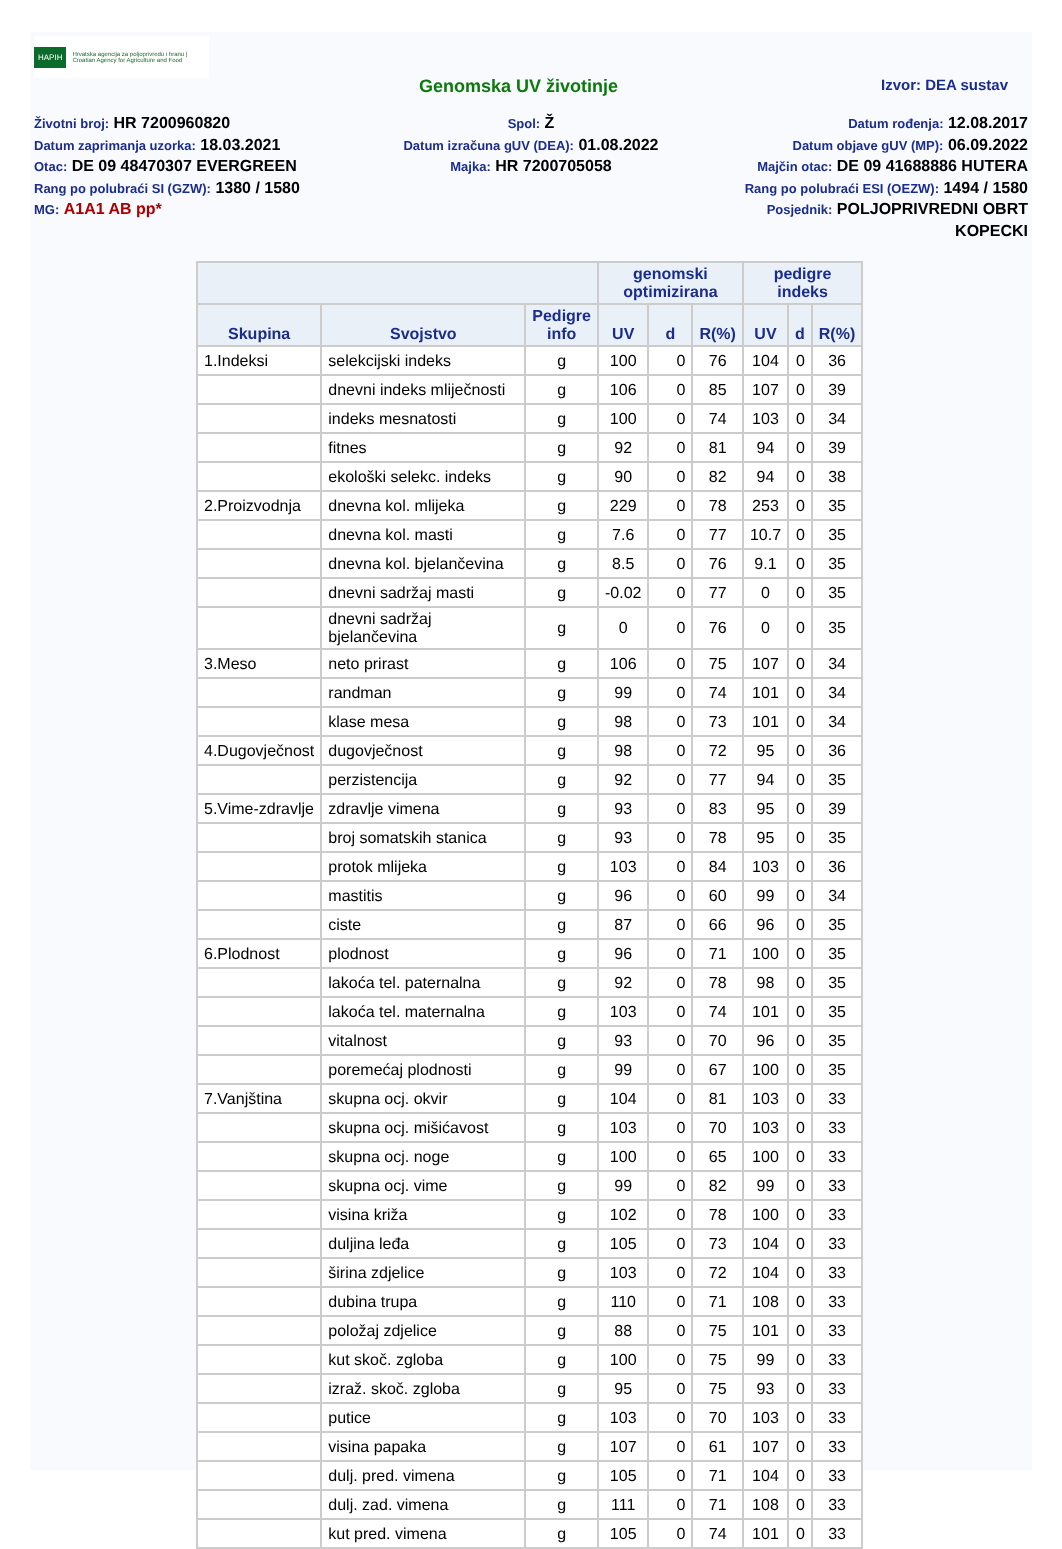HAPIH Hrvatska agencija za poljoprivredu i hranu | Croatian Agency for Agriculture and Food
Genomska UV životinje Izvor: DEA sustav
Životni broj: HR 7200960820
Datum zaprimanja uzorka: 18.03.2021
Otac: DE 09 48470307 EVERGREEN
Rang po polubraći SI (GZW): 1380 / 1580
MG: A1A1 AB pp*
Spol: Ž
Datum izračuna gUV (DEA): 01.08.2022
Majka: HR 7200705058
Datum rođenja: 12.08.2017
Datum objave gUV (MP): 06.09.2022
Majčin otac: DE 09 41688886 HUTERA
Rang po polubraći ESI (OEZW): 1494 / 1580
Posjednik: POLJOPRIVREDNI OBRT KOPECKI
| | | | genomski optimizirana | | | pedigre indeks | | |
| --- | --- | --- | --- | --- | --- | --- | --- | --- |
| Skupina | Svojstvo | Pedigre info | UV | d | R(%) | UV | d | R(%) |
| 1.Indeksi | selekcijski indeks | g | 100 | 0 | 76 | 104 | 0 | 36 |
| | dnevni indeks mliječnosti | g | 106 | 0 | 85 | 107 | 0 | 39 |
| | indeks mesnatosti | g | 100 | 0 | 74 | 103 | 0 | 34 |
| | fitnes | g | 92 | 0 | 81 | 94 | 0 | 39 |
| | ekološki selekc. indeks | g | 90 | 0 | 82 | 94 | 0 | 38 |
| 2.Proizvodnja | dnevna kol. mlijeka | g | 229 | 0 | 78 | 253 | 0 | 35 |
| | dnevna kol. masti | g | 7.6 | 0 | 77 | 10.7 | 0 | 35 |
| | dnevna kol. bjelančevina | g | 8.5 | 0 | 76 | 9.1 | 0 | 35 |
| | dnevni sadržaj masti | g | -0.02 | 0 | 77 | 0 | 0 | 35 |
| | dnevni sadržaj bjelančevina | g | 0 | 0 | 76 | 0 | 0 | 35 |
| 3.Meso | neto prirast | g | 106 | 0 | 75 | 107 | 0 | 34 |
| | randman | g | 99 | 0 | 74 | 101 | 0 | 34 |
| | klase mesa | g | 98 | 0 | 73 | 101 | 0 | 34 |
| 4.Dugovječnost | dugovječnost | g | 98 | 0 | 72 | 95 | 0 | 36 |
| | perzistencija | g | 92 | 0 | 77 | 94 | 0 | 35 |
| 5.Vime-zdravlje | zdravlje vimena | g | 93 | 0 | 83 | 95 | 0 | 39 |
| | broj somatskih stanica | g | 93 | 0 | 78 | 95 | 0 | 35 |
| | protok mlijeka | g | 103 | 0 | 84 | 103 | 0 | 36 |
| | mastitis | g | 96 | 0 | 60 | 99 | 0 | 34 |
| | ciste | g | 87 | 0 | 66 | 96 | 0 | 35 |
| 6.Plodnost | plodnost | g | 96 | 0 | 71 | 100 | 0 | 35 |
| | lakoća tel. paternalna | g | 92 | 0 | 78 | 98 | 0 | 35 |
| | lakoća tel. maternalna | g | 103 | 0 | 74 | 101 | 0 | 35 |
| | vitalnost | g | 93 | 0 | 70 | 96 | 0 | 35 |
| | poremećaj plodnosti | g | 99 | 0 | 67 | 100 | 0 | 35 |
| 7.Vanjština | skupna ocj. okvir | g | 104 | 0 | 81 | 103 | 0 | 33 |
| | skupna ocj. mišićavost | g | 103 | 0 | 70 | 103 | 0 | 33 |
| | skupna ocj. noge | g | 100 | 0 | 65 | 100 | 0 | 33 |
| | skupna ocj. vime | g | 99 | 0 | 82 | 99 | 0 | 33 |
| | visina križa | g | 102 | 0 | 78 | 100 | 0 | 33 |
| | duljina leđa | g | 105 | 0 | 73 | 104 | 0 | 33 |
| | širina zdjelice | g | 103 | 0 | 72 | 104 | 0 | 33 |
| | dubina trupa | g | 110 | 0 | 71 | 108 | 0 | 33 |
| | položaj zdjelice | g | 88 | 0 | 75 | 101 | 0 | 33 |
| | kut skoč. zgloba | g | 100 | 0 | 75 | 99 | 0 | 33 |
| | izraž. skoč. zgloba | g | 95 | 0 | 75 | 93 | 0 | 33 |
| | putice | g | 103 | 0 | 70 | 103 | 0 | 33 |
| | visina papaka | g | 107 | 0 | 61 | 107 | 0 | 33 |
| | dulj. pred. vimena | g | 105 | 0 | 71 | 104 | 0 | 33 |
| | dulj. zad. vimena | g | 111 | 0 | 71 | 108 | 0 | 33 |
| | kut pred. vimena | g | 105 | 0 | 74 | 101 | 0 | 33 |